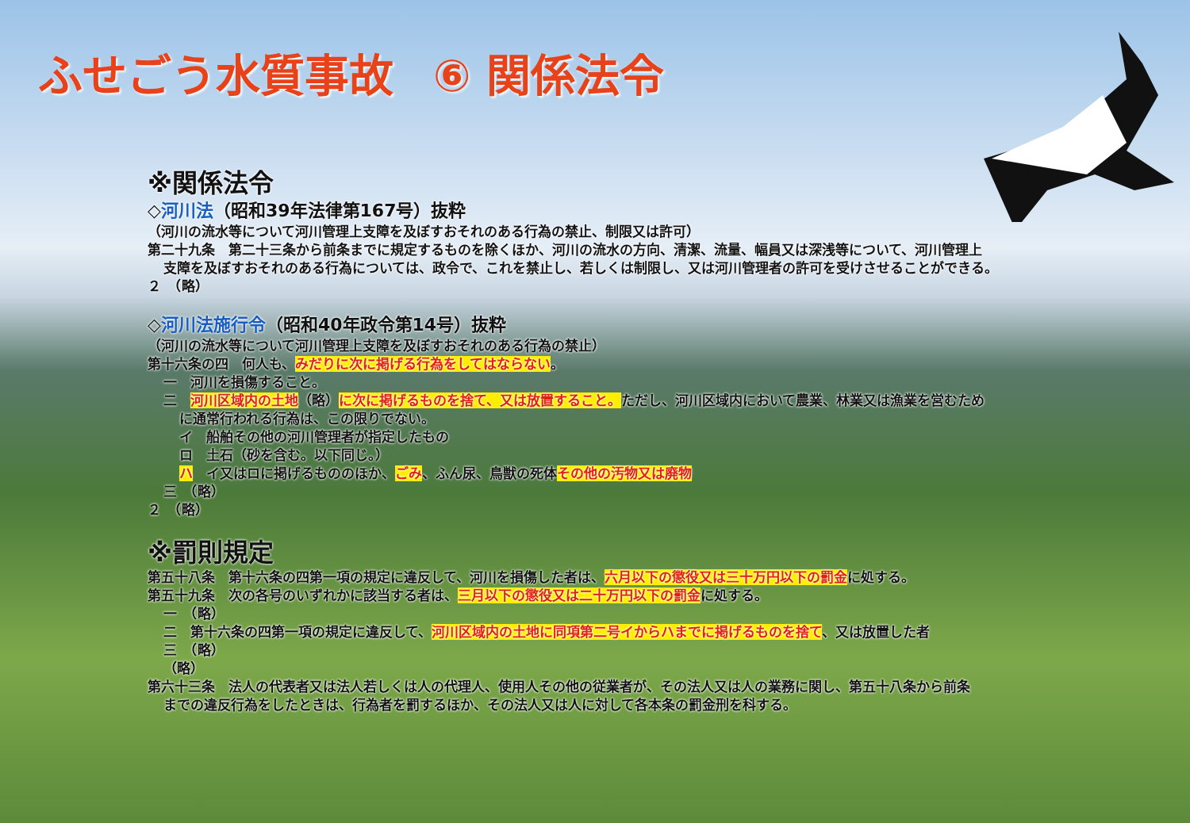ふせごう水質事故 ⑥ 関係法令
※関係法令
◇河川法（昭和39年法律第167号）抜粋
（河川の流水等について河川管理上支障を及ぼすおそれのある行為の禁止、制限又は許可）
第二十九条　第二十三条から前条までに規定するものを除くほか、河川の流水の方向、清潔、流量、幅員又は深浅等について、河川管理上
支障を及ぼすおそれのある行為については、政令で、これを禁止し、若しくは制限し、又は河川管理者の許可を受けさせることができる。
２　（略）
◇河川法施行令（昭和40年政令第14号）抜粋
（河川の流水等について河川管理上支障を及ぼすおそれのある行為の禁止）
第十六条の四　何人も、みだりに次に掲げる行為をしてはならない。
一　河川を損傷すること。
二　河川区域内の土地（略）に次に掲げるものを捨て、又は放置すること。ただし、河川区域内において農業、林業又は漁業を営むため
に通常行われる行為は、この限りでない。
イ　船舶その他の河川管理者が指定したもの
ロ　土石（砂を含む。以下同じ。）
ハ　イ又はロに掲げるもののほか、ごみ、ふん尿、鳥獣の死体その他の汚物又は廃物
三　（略）
２　（略）
※罰則規定
第五十八条　第十六条の四第一項の規定に違反して、河川を損傷した者は、六月以下の懲役又は三十万円以下の罰金に処する。
第五十九条　次の各号のいずれかに該当する者は、三月以下の懲役又は二十万円以下の罰金に処する。
一　（略）
二　第十六条の四第一項の規定に違反して、河川区域内の土地に同項第二号イからハまでに掲げるものを捨て、又は放置した者
三　（略）
（略）
第六十三条　法人の代表者又は法人若しくは人の代理人、使用人その他の従業者が、その法人又は人の業務に関し、第五十八条から前条
までの違反行為をしたときは、行為者を罰するほか、その法人又は人に対して各本条の罰金刑を科する。